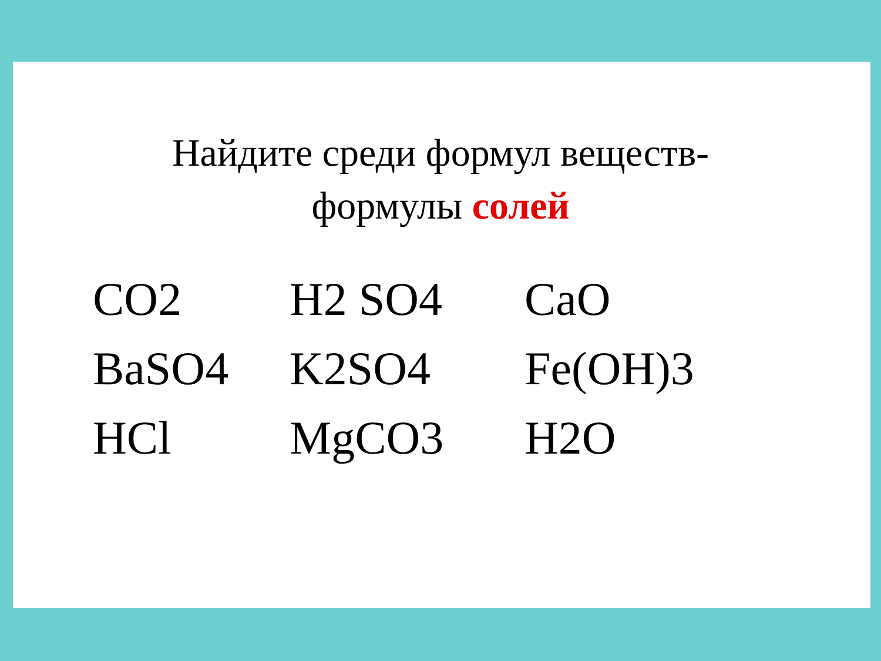Найдите среди формул веществ-
формулы солей
| CO2 | H2 SO4 | CaO |
| BaSO4 | K2SO4 | Fe(OH)3 |
| HCl | MgCO3 | H2O |